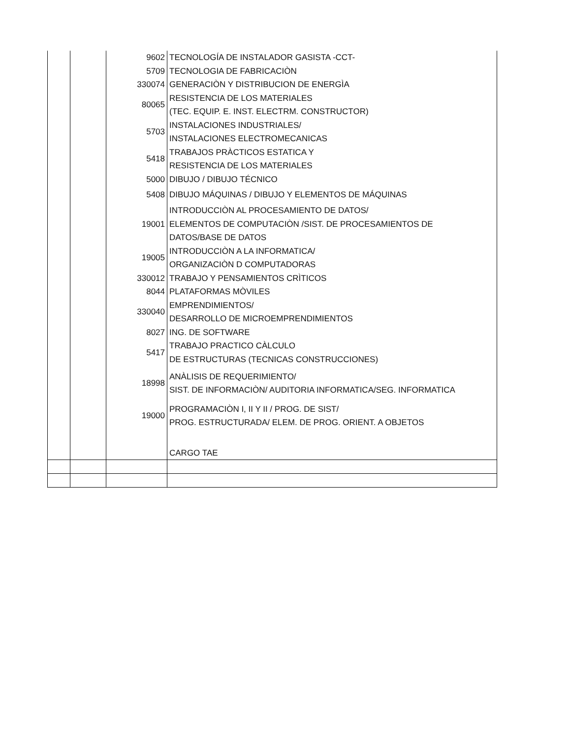| | | 9602 | TECNOLOGÍA DE INSTALADOR GASISTA -CCT- |
| | | 5709 | TECNOLOGIA DE FABRICACIÒN |
| | | 330074 | GENERACIÒN Y DISTRIBUCION DE ENERGÌA |
| | | 80065 | RESISTENCIA DE LOS MATERIALES (TEC. EQUIP. E. INST. ELECTRM. CONSTRUCTOR) |
| | | 5703 | INSTALACIONES INDUSTRIALES/ INSTALACIONES ELECTROMECANICAS |
| | | 5418 | TRABAJOS PRÀCTICOS ESTATICA Y RESISTENCIA DE LOS MATERIALES |
| | | 5000 | DIBUJO / DIBUJO TÉCNICO |
| | | 5408 | DIBUJO MÁQUINAS / DIBUJO Y ELEMENTOS DE MÁQUINAS |
| | | 19001 | INTRODUCCIÒN AL PROCESAMIENTO DE DATOS/ ELEMENTOS DE COMPUTACIÒN /SIST. DE PROCESAMIENTOS DE DATOS/BASE DE DATOS |
| | | 19005 | INTRODUCCIÒN A LA INFORMATICA/ ORGANIZACIÒN D COMPUTADORAS |
| | | 330012 | TRABAJO Y PENSAMIENTOS CRÌTICOS |
| | | 8044 | PLATAFORMAS MÒVILES |
| | | 330040 | EMPRENDIMIENTOS/ DESARROLLO DE MICROEMPRENDIMIENTOS |
| | | 8027 | ING. DE SOFTWARE |
| | | 5417 | TRABAJO PRACTICO CÀLCULO DE ESTRUCTURAS (TECNICAS CONSTRUCCIONES) |
| | | 18998 | ANÀLISIS DE REQUERIMIENTO/ SIST. DE INFORMACIÒN/ AUDITORIA INFORMATICA/SEG. INFORMATICA |
| | | 19000 | PROGRAMACIÒN I, II Y II / PROG. DE SIST/ PROG. ESTRUCTURADA/ ELEM. DE PROG. ORIENT. A OBJETOS |
| | | | CARGO TAE |